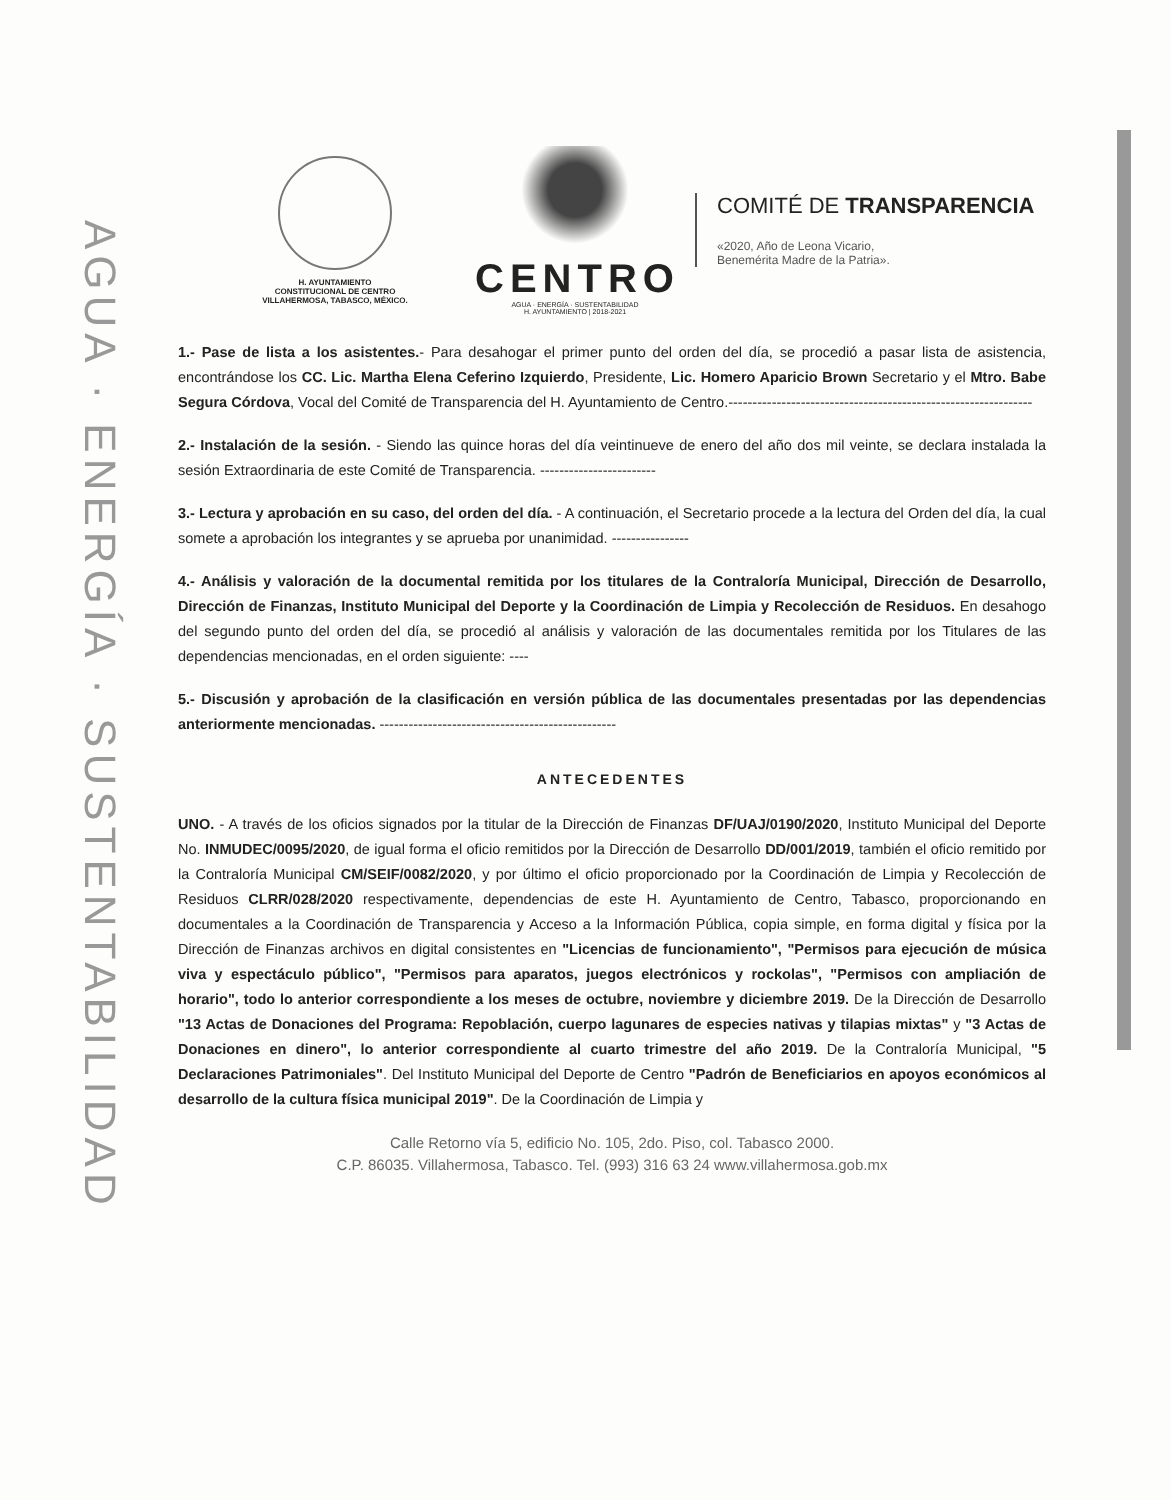AGUA · ENERGÍA · SUSTENTABILIDAD
H. AYUNTAMIENTO
CONSTITUCIONAL DE CENTRO
VILLAHERMOSA, TABASCO, MÉXICO.
CENTRO
AGUA · ENERGÍA · SUSTENTABILIDAD
H. AYUNTAMIENTO | 2018-2021
COMITÉ DE TRANSPARENCIA
«2020, Año de Leona Vicario,
Benemérita Madre de la Patria».
1.- Pase de lista a los asistentes.- Para desahogar el primer punto del orden del día, se procedió a pasar lista de asistencia, encontrándose los CC. Lic. Martha Elena Ceferino Izquierdo, Presidente, Lic. Homero Aparicio Brown Secretario y el Mtro. Babe Segura Córdova, Vocal del Comité de Transparencia del H. Ayuntamiento de Centro.---------------------------------------------------------------
2.- Instalación de la sesión. - Siendo las quince horas del día veintinueve de enero del año dos mil veinte, se declara instalada la sesión Extraordinaria de este Comité de Transparencia. ------------------------
3.- Lectura y aprobación en su caso, del orden del día. - A continuación, el Secretario procede a la lectura del Orden del día, la cual somete a aprobación los integrantes y se aprueba por unanimidad. ----------------
4.- Análisis y valoración de la documental remitida por los titulares de la Contraloría Municipal, Dirección de Desarrollo, Dirección de Finanzas, Instituto Municipal del Deporte y la Coordinación de Limpia y Recolección de Residuos. En desahogo del segundo punto del orden del día, se procedió al análisis y valoración de las documentales remitida por los Titulares de las dependencias mencionadas, en el orden siguiente: ----
5.- Discusión y aprobación de la clasificación en versión pública de las documentales presentadas por las dependencias anteriormente mencionadas. -------------------------------------------------
ANTECEDENTES
UNO. - A través de los oficios signados por la titular de la Dirección de Finanzas DF/UAJ/0190/2020, Instituto Municipal del Deporte No. INMUDEC/0095/2020, de igual forma el oficio remitidos por la Dirección de Desarrollo DD/001/2019, también el oficio remitido por la Contraloría Municipal CM/SEIF/0082/2020, y por último el oficio proporcionado por la Coordinación de Limpia y Recolección de Residuos CLRR/028/2020 respectivamente, dependencias de este H. Ayuntamiento de Centro, Tabasco, proporcionando en documentales a la Coordinación de Transparencia y Acceso a la Información Pública, copia simple, en forma digital y física por la Dirección de Finanzas archivos en digital consistentes en "Licencias de funcionamiento", "Permisos para ejecución de música viva y espectáculo público", "Permisos para aparatos, juegos electrónicos y rockolas", "Permisos con ampliación de horario", todo lo anterior correspondiente a los meses de octubre, noviembre y diciembre 2019. De la Dirección de Desarrollo "13 Actas de Donaciones del Programa: Repoblación, cuerpo lagunares de especies nativas y tilapias mixtas" y "3 Actas de Donaciones en dinero", lo anterior correspondiente al cuarto trimestre del año 2019. De la Contraloría Municipal, "5 Declaraciones Patrimoniales". Del Instituto Municipal del Deporte de Centro "Padrón de Beneficiarios en apoyos económicos al desarrollo de la cultura física municipal 2019". De la Coordinación de Limpia y
Calle Retorno vía 5, edificio No. 105, 2do. Piso, col. Tabasco 2000.
C.P. 86035. Villahermosa, Tabasco. Tel. (993) 316 63 24 www.villahermosa.gob.mx